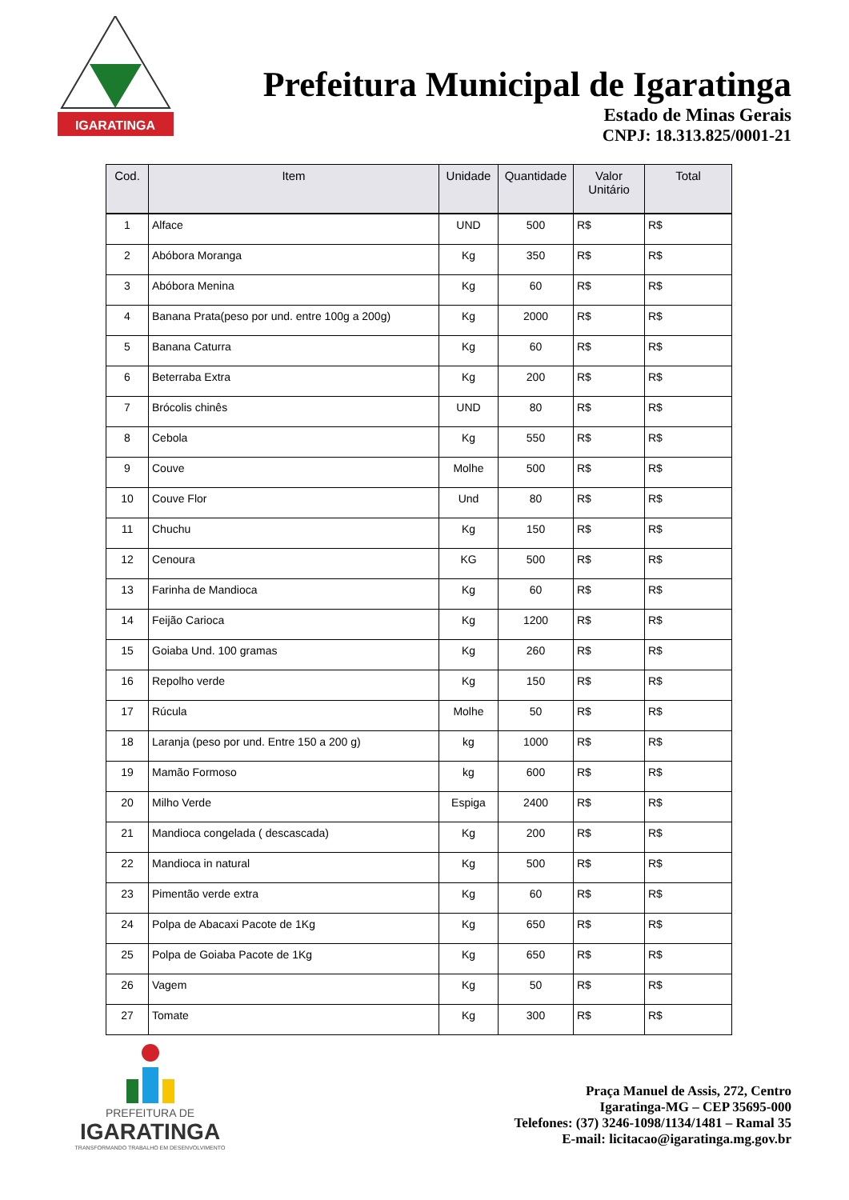IGARATINGA
Prefeitura Municipal de Igaratinga
Estado de Minas Gerais
CNPJ: 18.313.825/0001-21
| Cod. | Item | Unidade | Quantidade | Valor Unitário | Total |
| --- | --- | --- | --- | --- | --- |
| 1 | Alface | UND | 500 | R$ | R$ |
| 2 | Abóbora Moranga | Kg | 350 | R$ | R$ |
| 3 | Abóbora Menina | Kg | 60 | R$ | R$ |
| 4 | Banana Prata(peso por und. entre 100g a 200g) | Kg | 2000 | R$ | R$ |
| 5 | Banana Caturra | Kg | 60 | R$ | R$ |
| 6 | Beterraba Extra | Kg | 200 | R$ | R$ |
| 7 | Brócolis chinês | UND | 80 | R$ | R$ |
| 8 | Cebola | Kg | 550 | R$ | R$ |
| 9 | Couve | Molhe | 500 | R$ | R$ |
| 10 | Couve Flor | Und | 80 | R$ | R$ |
| 11 | Chuchu | Kg | 150 | R$ | R$ |
| 12 | Cenoura | KG | 500 | R$ | R$ |
| 13 | Farinha de Mandioca | Kg | 60 | R$ | R$ |
| 14 | Feijão Carioca | Kg | 1200 | R$ | R$ |
| 15 | Goiaba Und. 100 gramas | Kg | 260 | R$ | R$ |
| 16 | Repolho verde | Kg | 150 | R$ | R$ |
| 17 | Rúcula | Molhe | 50 | R$ | R$ |
| 18 | Laranja (peso por und. Entre 150 a 200 g) | kg | 1000 | R$ | R$ |
| 19 | Mamão Formoso | kg | 600 | R$ | R$ |
| 20 | Milho Verde | Espiga | 2400 | R$ | R$ |
| 21 | Mandioca congelada ( descascada) | Kg | 200 | R$ | R$ |
| 22 | Mandioca in natural | Kg | 500 | R$ | R$ |
| 23 | Pimentão verde extra | Kg | 60 | R$ | R$ |
| 24 | Polpa de Abacaxi Pacote de 1Kg | Kg | 650 | R$ | R$ |
| 25 | Polpa de Goiaba Pacote de 1Kg | Kg | 650 | R$ | R$ |
| 26 | Vagem | Kg | 50 | R$ | R$ |
| 27 | Tomate | Kg | 300 | R$ | R$ |
PREFEITURA DE
IGARATINGA
TRANSFORMANDO TRABALHO EM DESENVOLVIMENTO
Praça Manuel de Assis, 272, Centro
Igaratinga-MG – CEP 35695-000
Telefones: (37) 3246-1098/1134/1481 – Ramal 35
E-mail: licitacao@igaratinga.mg.gov.br